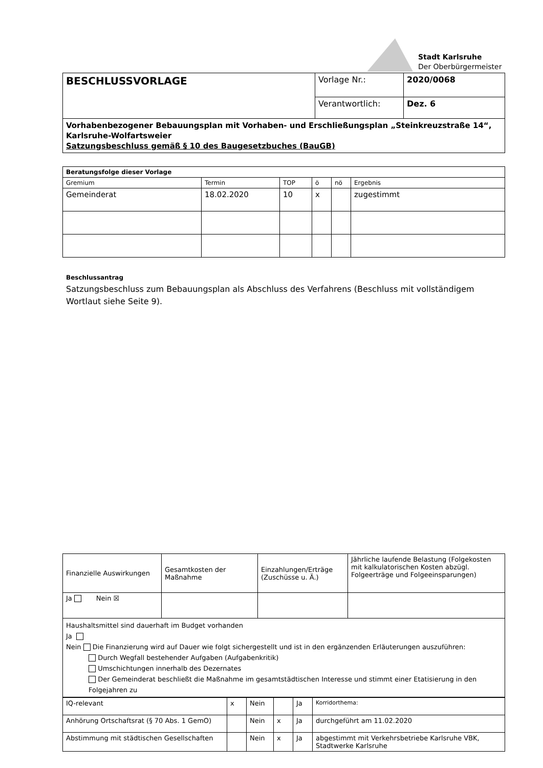Stadt Karlsruhe
Der Oberbürgermeister
| BESCHLUSSVORLAGE | Vorlage Nr.: | 2020/0068 |
| | Verantwortlich: | Dez. 6 |
| Vorhabenbezogener Bebauungsplan mit Vorhaben- und Erschließungsplan „Steinkreuzstraße 14“, Karlsruhe-Wolfartsweier Satzungsbeschluss gemäß § 10 des Baugesetzbuches (BauGB) | | |
| Beratungsfolge dieser Vorlage | | | | | |
| --- | --- | --- | --- | --- | --- |
| Gremium | Termin | TOP | ö | nö | Ergebnis |
| Gemeinderat | 18.02.2020 | 10 | x | | zugestimmt |
Beschlussantrag
Satzungsbeschluss zum Bebauungsplan als Abschluss des Verfahrens (Beschluss mit vollständigem Wortlaut siehe Seite 9).
| Finanzielle Auswirkungen | Gesamtkosten der Maßnahme | Einzahlungen/Erträge (Zuschüsse u. Ä.) | Jährliche laufende Belastung (Folgekosten mit kalkulatorischen Kosten abzügl. Folgeerträge und Folgeeinsparungen) |
| Ja Nein ☒ | | | |
| Haushaltsmittel sind dauerhaft im Budget vorhanden Ja Nein Die Finanzierung wird auf Dauer wie folgt sichergestellt und ist in den ergänzenden Erläuterungen auszuführen: Durch Wegfall bestehender Aufgaben (Aufgabenkritik) Umschichtungen innerhalb des Dezernates Der Gemeinderat beschließt die Maßnahme im gesamtstädtischen Interesse und stimmt einer Etatisierung in den Folgejahren zu | | | |
| IQ-relevant | x | Nein | | Ja | Korridorthema: |
| Anhörung Ortschaftsrat (§ 70 Abs. 1 GemO) | | Nein | x | Ja | durchgeführt am 11.02.2020 |
| Abstimmung mit städtischen Gesellschaften | | Nein | x | Ja | abgestimmt mit Verkehrsbetriebe Karlsruhe VBK, Stadtwerke Karlsruhe |